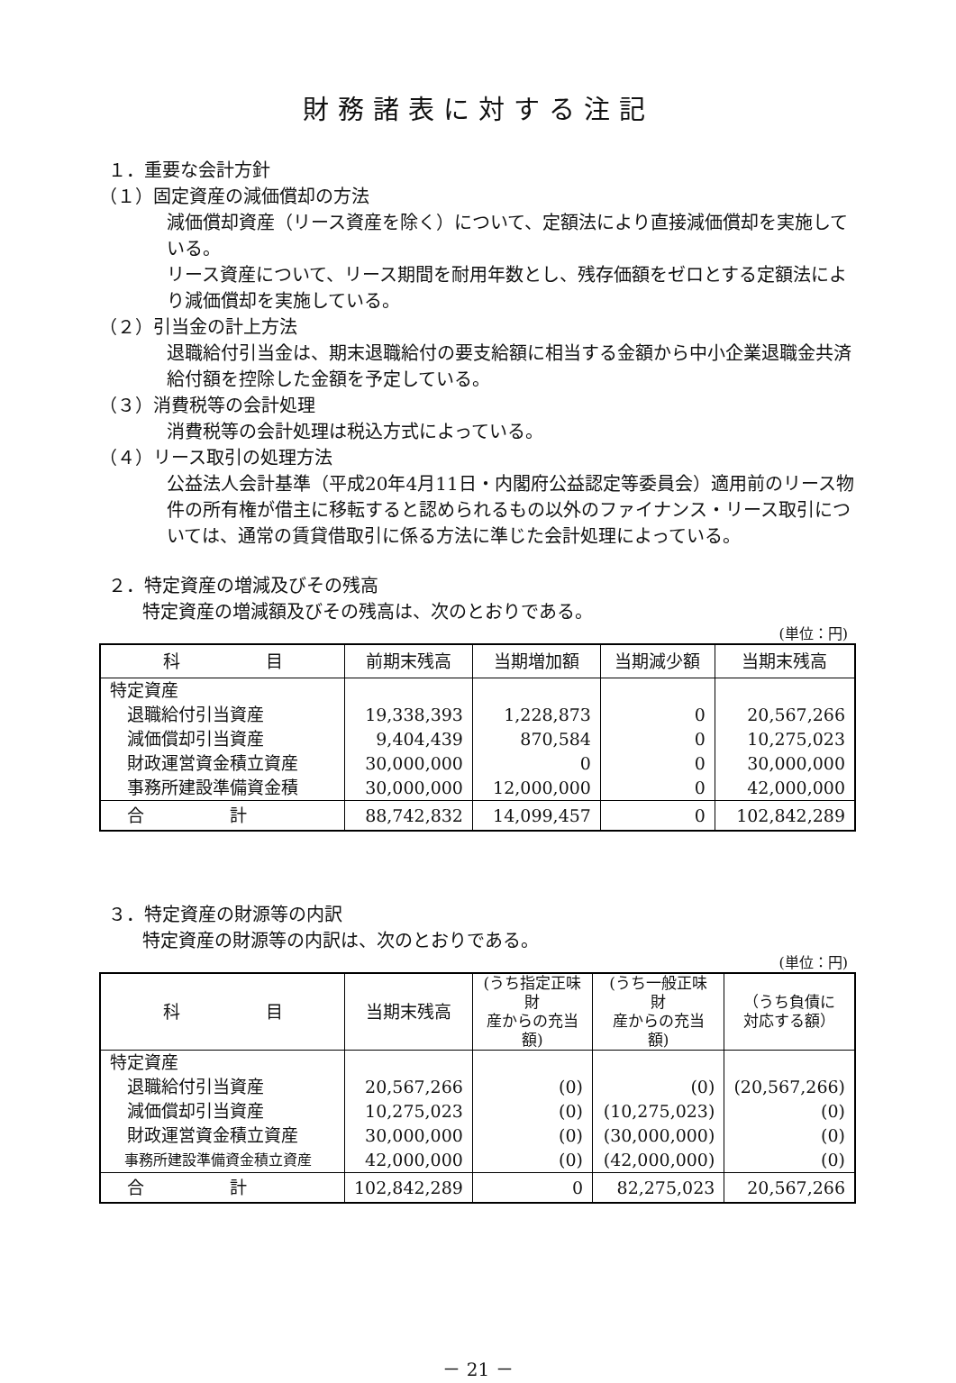財務諸表に対する注記
１．重要な会計方針
（１）固定資産の減価償却の方法
減価償却資産（リース資産を除く）について、定額法により直接減価償却を実施している。
リース資産について、リース期間を耐用年数とし、残存価額をゼロとする定額法により減価償却を実施している。
（２）引当金の計上方法
退職給付引当金は、期末退職給付の要支給額に相当する金額から中小企業退職金共済給付額を控除した金額を予定している。
（３）消費税等の会計処理
消費税等の会計処理は税込方式によっている。
（４）リース取引の処理方法
公益法人会計基準（平成20年4月11日・内閣府公益認定等委員会）適用前のリース物件の所有権が借主に移転すると認められるもの以外のファイナンス・リース取引については、通常の賃貸借取引に係る方法に準じた会計処理によっている。
２．特定資産の増減及びその残高
特定資産の増減額及びその残高は、次のとおりである。
(単位：円)
| 科 目 | 前期末残高 | 当期増加額 | 当期減少額 | 当期末残高 |
| --- | --- | --- | --- | --- |
| 特定資産 | | | | |
| 退職給付引当資産 | 19,338,393 | 1,228,873 | 0 | 20,567,266 |
| 減価償却引当資産 | 9,404,439 | 870,584 | 0 | 10,275,023 |
| 財政運営資金積立資産 | 30,000,000 | 0 | 0 | 30,000,000 |
| 事務所建設準備資金積 | 30,000,000 | 12,000,000 | 0 | 42,000,000 |
| 合 計 | 88,742,832 | 14,099,457 | 0 | 102,842,289 |
３．特定資産の財源等の内訳
特定資産の財源等の内訳は、次のとおりである。
(単位：円)
| 科 目 | 当期末残高 | (うち指定正味財 産からの充当額) | (うち一般正味財 産からの充当額) | （うち負債に 対応する額） |
| --- | --- | --- | --- | --- |
| 特定資産 | | | | |
| 退職給付引当資産 | 20,567,266 | (0) | (0) | (20,567,266) |
| 減価償却引当資産 | 10,275,023 | (0) | (10,275,023) | (0) |
| 財政運営資金積立資産 | 30,000,000 | (0) | (30,000,000) | (0) |
| 事務所建設準備資金積立資産 | 42,000,000 | (0) | (42,000,000) | (0) |
| 合 計 | 102,842,289 | 0 | 82,275,023 | 20,567,266 |
－ 21 －